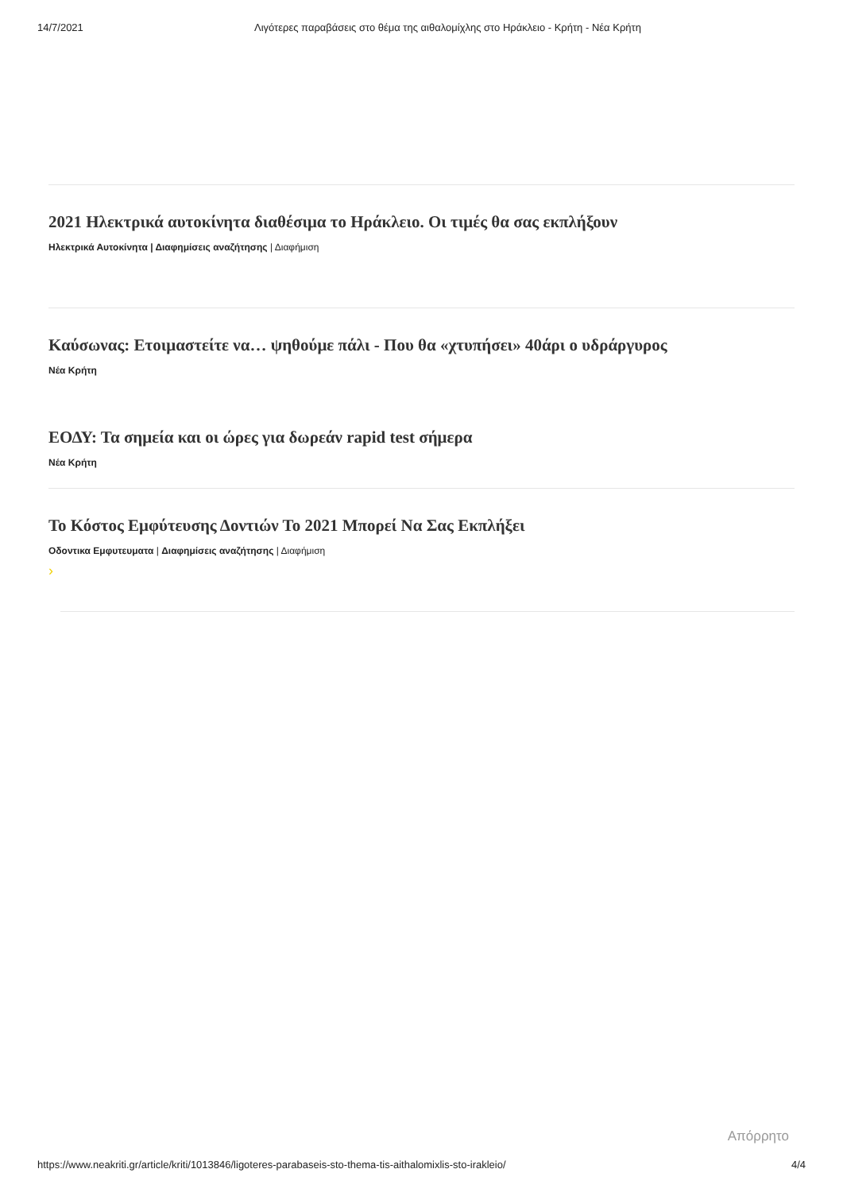14/7/2021 Λιγότερες παραβάσεις στο θέμα της αιθαλομίχλης στο Ηράκλειο - Κρήτη - Νέα Κρήτη
2021 Ηλεκτρικά αυτοκίνητα διαθέσιμα το Ηράκλειο. Οι τιμές θα σας εκπλήξουν
Ηλεκτρικά Αυτοκίνητα | Διαφημίσεις αναζήτησης | Διαφήμιση
Καύσωνας: Ετοιμαστείτε να… ψηθούμε πάλι - Που θα «χτυπήσει» 40άρι ο υδράργυρος
Νέα Κρήτη
ΕΟΔΥ: Τα σημεία και οι ώρες για δωρεάν rapid test σήμερα
Νέα Κρήτη
Το Κόστος Εμφύτευσης Δοντιών Το 2021 Μπορεί Να Σας Εκπλήξει
Οδοντικα Εμφυτευματα | Διαφημίσεις αναζήτησης | Διαφήμιση
›
Απόρρητο
https://www.neakriti.gr/article/kriti/1013846/ligoteres-parabaseis-sto-thema-tis-aithalomixlis-sto-irakleio/ 4/4